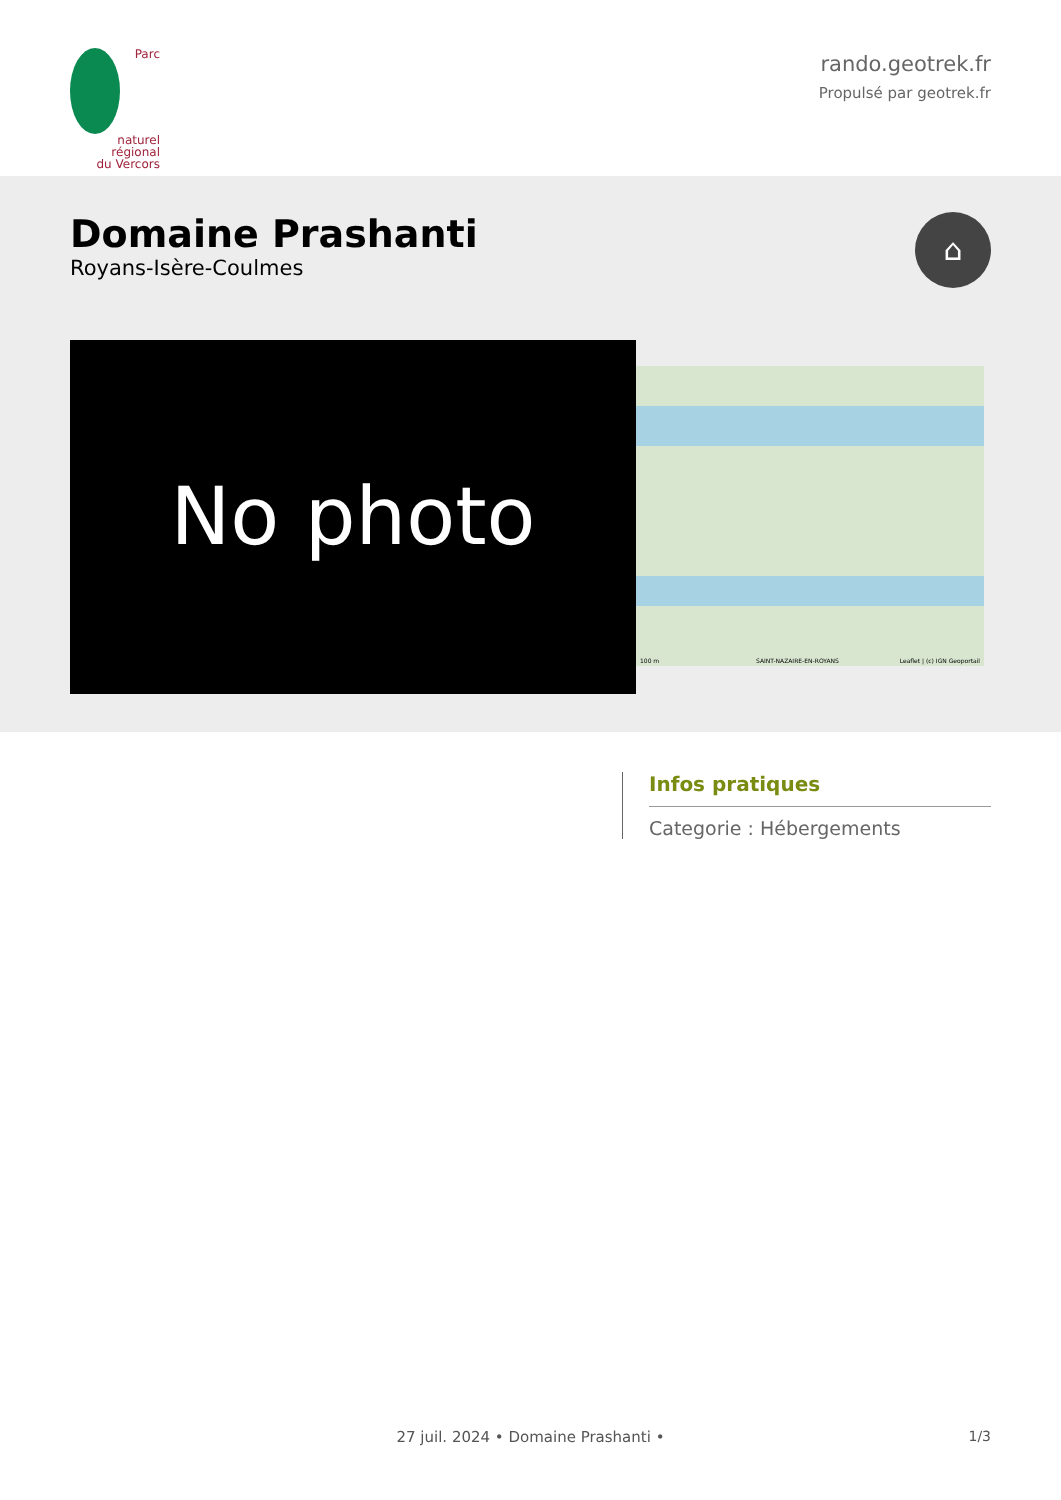Parc
naturel
régional
du Vercors
rando.geotrek.fr
Propulsé par geotrek.fr
Domaine Prashanti
Royans-Isère-Coulmes
⌂
No photo
100 m Leaflet | (c) IGN Geoportail SAINT-NAZAIRE-EN-ROYANS
Infos pratiques
Categorie : Hébergements
27 juil. 2024 • Domaine Prashanti •
1/3